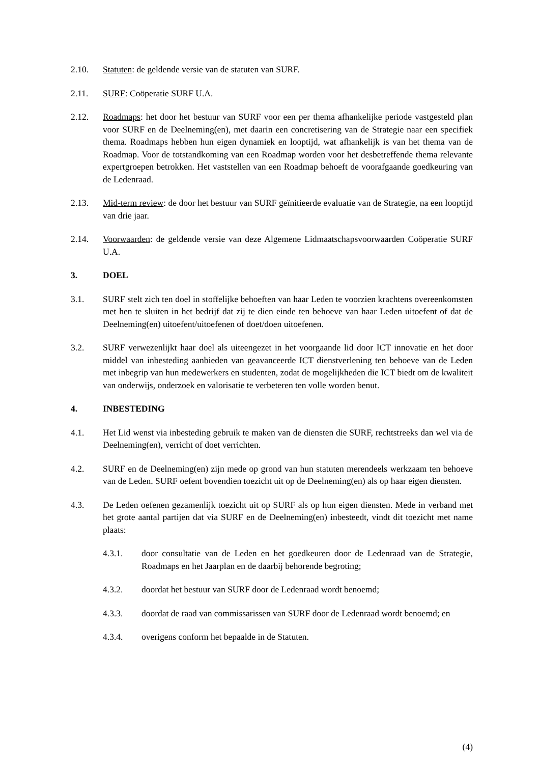2.10. Statuten: de geldende versie van de statuten van SURF.
2.11. SURF: Coöperatie SURF U.A.
2.12. Roadmaps: het door het bestuur van SURF voor een per thema afhankelijke periode vastgesteld plan voor SURF en de Deelneming(en), met daarin een concretisering van de Strategie naar een specifiek thema. Roadmaps hebben hun eigen dynamiek en looptijd, wat afhankelijk is van het thema van de Roadmap. Voor de totstandkoming van een Roadmap worden voor het desbetreffende thema relevante expertgroepen betrokken. Het vaststellen van een Roadmap behoeft de voorafgaande goedkeuring van de Ledenraad.
2.13. Mid-term review: de door het bestuur van SURF geïnitieerde evaluatie van de Strategie, na een looptijd van drie jaar.
2.14. Voorwaarden: de geldende versie van deze Algemene Lidmaatschapsvoorwaarden Coöperatie SURF U.A.
3. DOEL
3.1. SURF stelt zich ten doel in stoffelijke behoeften van haar Leden te voorzien krachtens overeenkomsten met hen te sluiten in het bedrijf dat zij te dien einde ten behoeve van haar Leden uitoefent of dat de Deelneming(en) uitoefent/uitoefenen of doet/doen uitoefenen.
3.2. SURF verwezenlijkt haar doel als uiteengezet in het voorgaande lid door ICT innovatie en het door middel van inbesteding aanbieden van geavanceerde ICT dienstverlening ten behoeve van de Leden met inbegrip van hun medewerkers en studenten, zodat de mogelijkheden die ICT biedt om de kwaliteit van onderwijs, onderzoek en valorisatie te verbeteren ten volle worden benut.
4. INBESTEDING
4.1. Het Lid wenst via inbesteding gebruik te maken van de diensten die SURF, rechtstreeks dan wel via de Deelneming(en), verricht of doet verrichten.
4.2. SURF en de Deelneming(en) zijn mede op grond van hun statuten merendeels werkzaam ten behoeve van de Leden. SURF oefent bovendien toezicht uit op de Deelneming(en) als op haar eigen diensten.
4.3. De Leden oefenen gezamenlijk toezicht uit op SURF als op hun eigen diensten. Mede in verband met het grote aantal partijen dat via SURF en de Deelneming(en) inbesteedt, vindt dit toezicht met name plaats:
4.3.1. door consultatie van de Leden en het goedkeuren door de Ledenraad van de Strategie, Roadmaps en het Jaarplan en de daarbij behorende begroting;
4.3.2. doordat het bestuur van SURF door de Ledenraad wordt benoemd;
4.3.3. doordat de raad van commissarissen van SURF door de Ledenraad wordt benoemd; en
4.3.4. overigens conform het bepaalde in de Statuten.
(4)